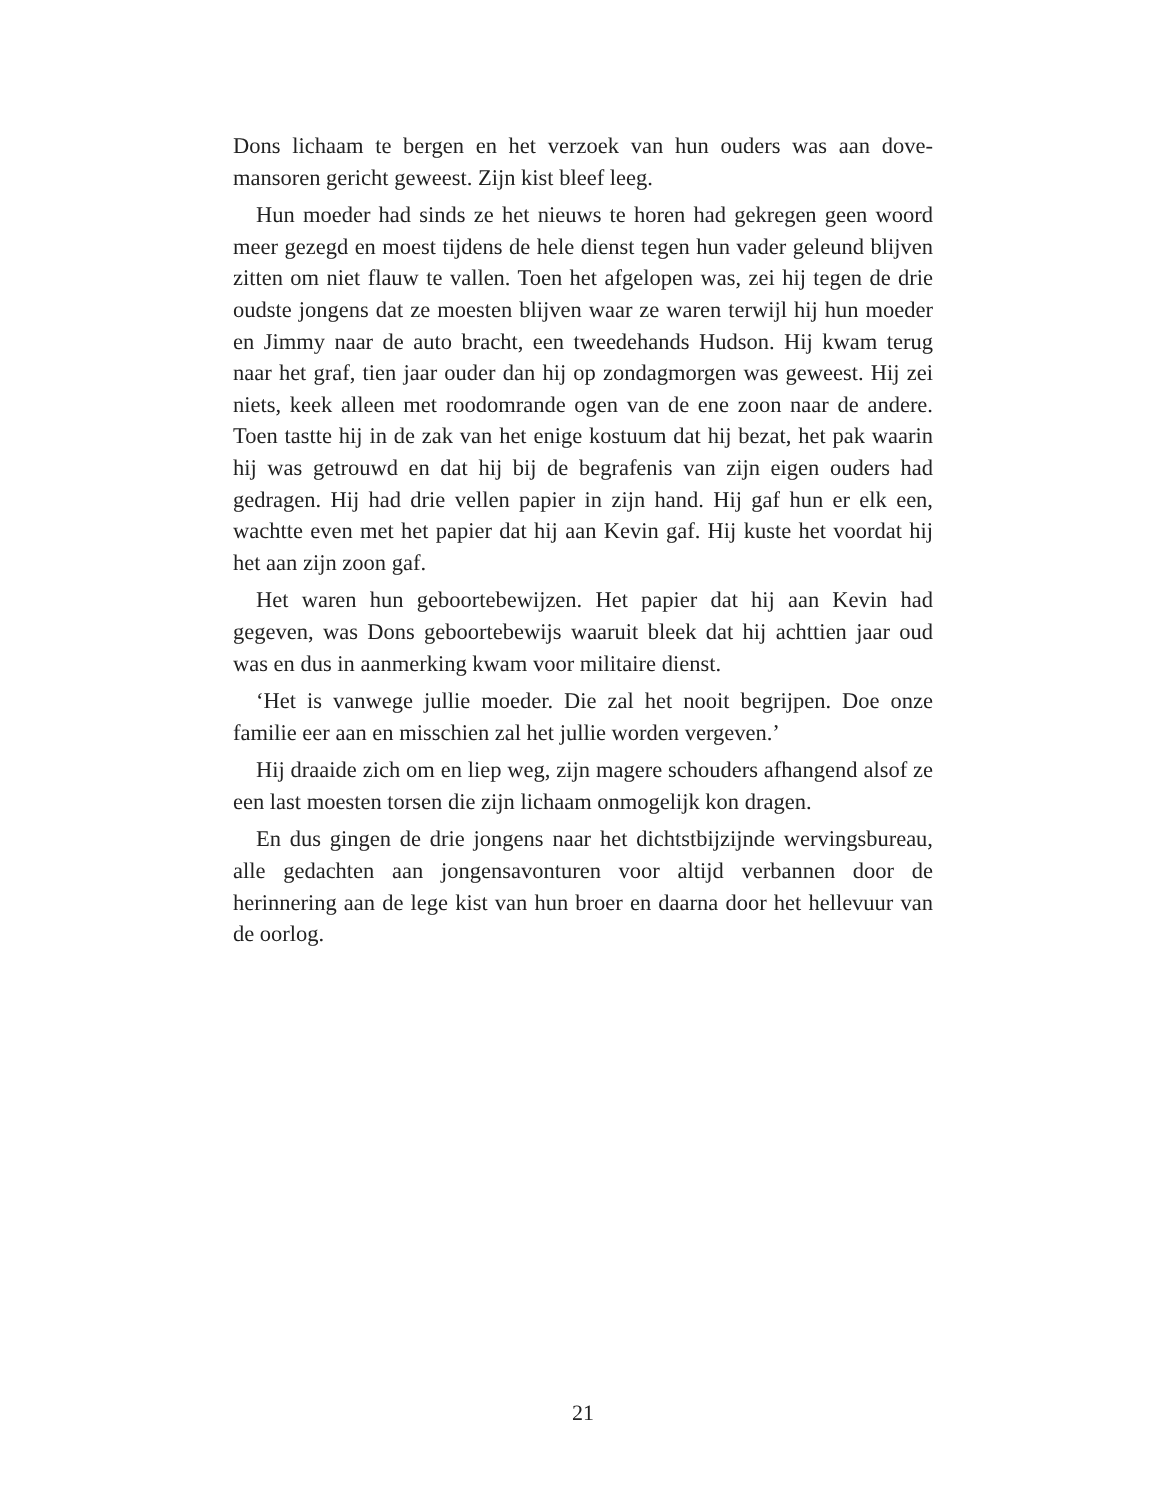Dons lichaam te bergen en het verzoek van hun ouders was aan dove­mansoren gericht geweest. Zijn kist bleef leeg.
Hun moeder had sinds ze het nieuws te horen had gekregen geen woord meer gezegd en moest tijdens de hele dienst tegen hun vader ge­leund blijven zitten om niet flauw te vallen. Toen het afgelopen was, zei hij tegen de drie oudste jongens dat ze moesten blijven waar ze waren terwijl hij hun moeder en Jimmy naar de auto bracht, een tweedehands Hudson. Hij kwam terug naar het graf, tien jaar ouder dan hij op zon­dagmorgen was geweest. Hij zei niets, keek alleen met roodomrande ogen van de ene zoon naar de andere. Toen tastte hij in de zak van het enige kostuum dat hij bezat, het pak waarin hij was getrouwd en dat hij bij de begrafenis van zijn eigen ouders had gedragen. Hij had drie vel­len papier in zijn hand. Hij gaf hun er elk een, wachtte even met het papier dat hij aan Kevin gaf. Hij kuste het voordat hij het aan zijn zoon gaf.
Het waren hun geboortebewijzen. Het papier dat hij aan Kevin had gegeven, was Dons geboortebewijs waaruit bleek dat hij achttien jaar oud was en dus in aanmerking kwam voor militaire dienst.
‘Het is vanwege jullie moeder. Die zal het nooit begrijpen. Doe onze familie eer aan en misschien zal het jullie worden vergeven.’
Hij draaide zich om en liep weg, zijn magere schouders afhangend alsof ze een last moesten torsen die zijn lichaam onmogelijk kon dragen.
En dus gingen de drie jongens naar het dichtstbijzijnde wervings­bureau, alle gedachten aan jongensavonturen voor altijd verbannen door de herinnering aan de lege kist van hun broer en daarna door het hellevuur van de oorlog.
21